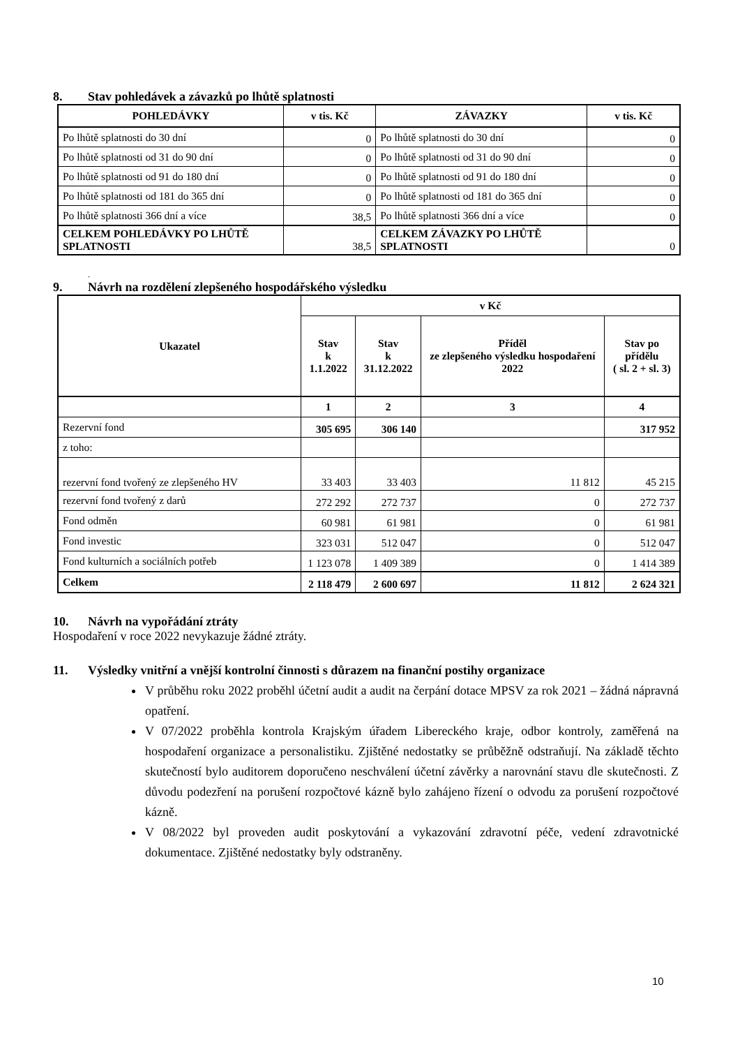8. Stav pohledávek a závazků po lhůtě splatnosti
| POHLEDÁVKY | v tis. Kč | ZÁVAZKY | v tis. Kč |
| --- | --- | --- | --- |
| Po lhůtě splatnosti do 30 dní | 0 | Po lhůtě splatnosti do 30 dní | 0 |
| Po lhůtě splatnosti od 31 do 90 dní | 0 | Po lhůtě splatnosti od 31 do 90 dní | 0 |
| Po lhůtě splatnosti od 91 do 180 dní | 0 | Po lhůtě splatnosti od 91 do 180 dní | 0 |
| Po lhůtě splatnosti od 181 do 365 dní | 0 | Po lhůtě splatnosti od 181 do 365 dní | 0 |
| Po lhůtě splatnosti 366 dní a více | 38,5 | Po lhůtě splatnosti 366 dní a více | 0 |
| CELKEM POHLEDÁVKY PO LHŮTĚ SPLATNOSTI | 38,5 | CELKEM ZÁVAZKY PO LHŮTĚ SPLATNOSTI | 0 |
.
9. Návrh na rozdělení zlepšeného hospodářského výsledku
| Ukazatel | v Kč | | | |
| --- | --- | --- | --- | --- |
| | Stav k 1.1.2022 | Stav k 31.12.2022 | Příděl ze zlepšeného výsledku hospodaření 2022 | Stav po přídělu ( sl. 2 + sl. 3) |
| | 1 | 2 | 3 | 4 |
| Rezervní fond | 305 695 | 306 140 | | 317 952 |
| z toho: | | | | |
| rezervní fond tvořený ze zlepšeného HV | 33 403 | 33 403 | 11 812 | 45 215 |
| rezervní fond tvořený z darů | 272 292 | 272 737 | 0 | 272 737 |
| Fond odměn | 60 981 | 61 981 | 0 | 61 981 |
| Fond investic | 323 031 | 512 047 | 0 | 512 047 |
| Fond kulturních a sociálních potřeb | 1 123 078 | 1 409 389 | 0 | 1 414 389 |
| Celkem | 2 118 479 | 2 600 697 | 11 812 | 2 624 321 |
10. Návrh na vypořádání ztráty
Hospodaření v roce 2022 nevykazuje žádné ztráty.
11. Výsledky vnitřní a vnější kontrolní činnosti s důrazem na finanční postihy organizace
V průběhu roku 2022 proběhl účetní audit a audit na čerpání dotace MPSV za rok 2021 – žádná nápravná opatření.
V 07/2022 proběhla kontrola Krajským úřadem Libereckého kraje, odbor kontroly, zaměřená na hospodaření organizace a personalistiku. Zjištěné nedostatky se průběžně odstraňují. Na základě těchto skutečností bylo auditorem doporučeno neschválení účetní závěrky a narovnání stavu dle skutečnosti. Z důvodu podezření na porušení rozpočtové kázně bylo zahájeno řízení o odvodu za porušení rozpočtové kázně.
V 08/2022 byl proveden audit poskytování a vykazování zdravotní péče, vedení zdravotnické dokumentace. Zjištěné nedostatky byly odstraněny.
10